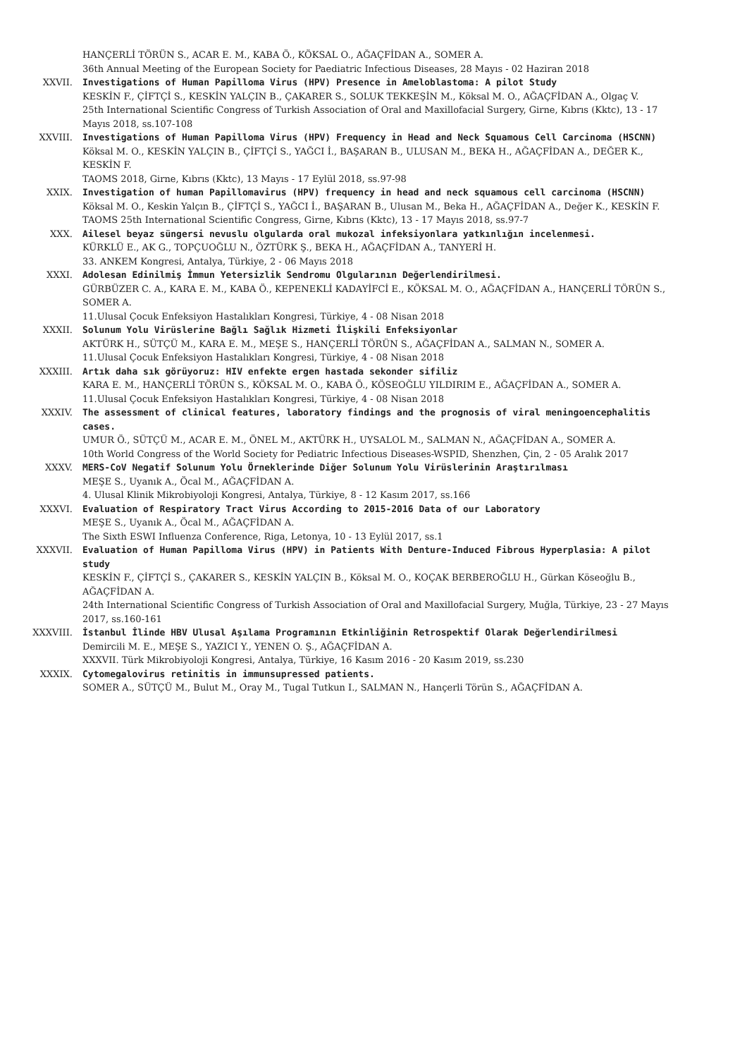HANÇERLİ TÖRÜN S., ACAR E. M., KABA Ö., KÖKSAL O., AĞAÇFİDAN A., SOMER A.
36th Annual Meeting of the European Society for Paediatric Infectious Diseases, 28 Mayıs - 02 Haziran 2018
XXVII. Investigations of Human Papilloma Virus (HPV) Presence in Ameloblastoma: A pilot Study
KESKİN F., ÇİFTÇİ S., KESKİN YALÇIN B., ÇAKARER S., SOLUK TEKKEŞİN M., Köksal M. O., AĞAÇFİDAN A., Olgaç V.
25th International Scientific Congress of Turkish Association of Oral and Maxillofacial Surgery, Girne, Kıbrıs (Kktc), 13 - 17 Mayıs 2018, ss.107-108
XXVIII. Investigations of Human Papilloma Virus (HPV) Frequency in Head and Neck Squamous Cell Carcinoma (HSCNN)
Köksal M. O., KESKİN YALÇIN B., ÇİFTÇİ S., YAĞCI İ., BAŞARAN B., ULUSAN M., BEKA H., AĞAÇFİDAN A., DEĞER K., KESKİN F.
TAOMS 2018, Girne, Kıbrıs (Kktc), 13 Mayıs - 17 Eylül 2018, ss.97-98
XXIX. Investigation of human Papillomavirus (HPV) frequency in head and neck squamous cell carcinoma (HSCNN)
Köksal M. O., Keskin Yalçın B., ÇİFTÇİ S., YAĞCI İ., BAŞARAN B., Ulusan M., Beka H., AĞAÇFİDAN A., Değer K., KESKİN F.
TAOMS 25th International Scientific Congress, Girne, Kıbrıs (Kktc), 13 - 17 Mayıs 2018, ss.97-7
XXX. Ailesel beyaz süngersi nevuslu olgularda oral mukozal infeksiyonlara yatkınlığın incelenmesi.
KÜRKLÜ E., AK G., TOPÇUOĞLU N., ÖZTÜRK Ş., BEKA H., AĞAÇFİDAN A., TANYERİ H.
33. ANKEM Kongresi, Antalya, Türkiye, 2 - 06 Mayıs 2018
XXXI. Adolesan Edinilmiş İmmun Yetersizlik Sendromu Olgularının Değerlendirilmesi.
GÜRBÜZER C. A., KARA E. M., KABA Ö., KEPENEKLİ KADAYİFCİ E., KÖKSAL M. O., AĞAÇFİDAN A., HANÇERLİ TÖRÜN S., SOMER A.
11.Ulusal Çocuk Enfeksiyon Hastalıkları Kongresi, Türkiye, 4 - 08 Nisan 2018
XXXII. Solunum Yolu Virüslerine Bağlı Sağlık Hizmeti İlişkili Enfeksiyonlar
AKTÜRK H., SÜTÇÜ M., KARA E. M., MEŞE S., HANÇERLİ TÖRÜN S., AĞAÇFİDAN A., SALMAN N., SOMER A.
11.Ulusal Çocuk Enfeksiyon Hastalıkları Kongresi, Türkiye, 4 - 08 Nisan 2018
XXXIII. Artık daha sık görüyoruz: HIV enfekte ergen hastada sekonder sifiliz
KARA E. M., HANÇERLİ TÖRÜN S., KÖKSAL M. O., KABA Ö., KÖSEOĞLU YILDIRIM E., AĞAÇFİDAN A., SOMER A.
11.Ulusal Çocuk Enfeksiyon Hastalıkları Kongresi, Türkiye, 4 - 08 Nisan 2018
XXXIV. The assessment of clinical features, laboratory findings and the prognosis of viral meningoencephalitis cases.
UMUR Ö., SÜTÇÜ M., ACAR E. M., ÖNEL M., AKTÜRK H., UYSALOL M., SALMAN N., AĞAÇFİDAN A., SOMER A.
10th World Congress of the World Society for Pediatric Infectious Diseases-WSPID, Shenzhen, Çin, 2 - 05 Aralık 2017
XXXV. MERS-CoV Negatif Solunum Yolu Örneklerinde Diğer Solunum Yolu Virüslerinin Araştırılması
MEŞE S., Uyanık A., Öcal M., AĞAÇFİDAN A.
4. Ulusal Klinik Mikrobiyoloji Kongresi, Antalya, Türkiye, 8 - 12 Kasım 2017, ss.166
XXXVI. Evaluation of Respiratory Tract Virus According to 2015-2016 Data of our Laboratory
MEŞE S., Uyanık A., Öcal M., AĞAÇFİDAN A.
The Sixth ESWI Influenza Conference, Riga, Letonya, 10 - 13 Eylül 2017, ss.1
XXXVII. Evaluation of Human Papilloma Virus (HPV) in Patients With Denture-Induced Fibrous Hyperplasia: A pilot study
KESKİN F., ÇİFTÇİ S., ÇAKARER S., KESKİN YALÇIN B., Köksal M. O., KOÇAK BERBEROĞLU H., Gürkan Köseoğlu B., AĞAÇFİDAN A.
24th International Scientific Congress of Turkish Association of Oral and Maxillofacial Surgery, Muğla, Türkiye, 23 - 27 Mayıs 2017, ss.160-161
XXXVIII. İstanbul İlinde HBV Ulusal Aşılama Programının Etkinliğinin Retrospektif Olarak Değerlendirilmesi
Demircili M. E., MEŞE S., YAZICI Y., YENEN O. Ş., AĞAÇFİDAN A.
XXXVII. Türk Mikrobiyoloji Kongresi, Antalya, Türkiye, 16 Kasım 2016 - 20 Kasım 2019, ss.230
XXXIX. Cytomegalovirus retinitis in immunsupressed patients.
SOMER A., SÜTÇÜ M., Bulut M., Oray M., Tugal Tutkun I., SALMAN N., Hançerli Törün S., AĞAÇFİDAN A.